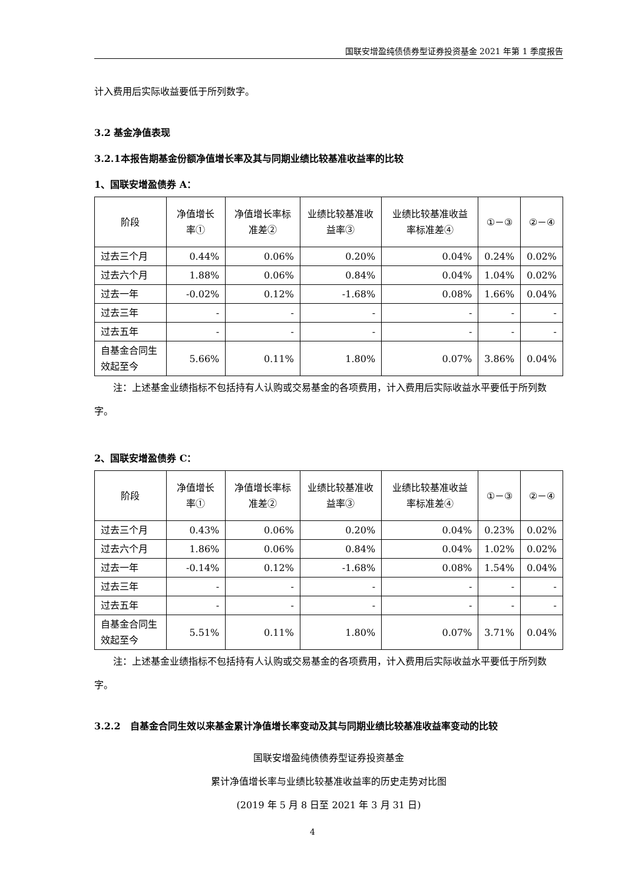国联安增盈纯债债券型证券投资基金 2021 年第 1 季度报告
计入费用后实际收益要低于所列数字。
3.2 基金净值表现
3.2.1本报告期基金份额净值增长率及其与同期业绩比较基准收益率的比较
1、国联安增盈债券 A：
| 阶段 | 净值增长率① | 净值增长率标准差② | 业绩比较基准收益率③ | 业绩比较基准收益率标准差④ | ①－③ | ②－④ |
| --- | --- | --- | --- | --- | --- | --- |
| 过去三个月 | 0.44% | 0.06% | 0.20% | 0.04% | 0.24% | 0.02% |
| 过去六个月 | 1.88% | 0.06% | 0.84% | 0.04% | 1.04% | 0.02% |
| 过去一年 | -0.02% | 0.12% | -1.68% | 0.08% | 1.66% | 0.04% |
| 过去三年 | - | - | - | - | - | - |
| 过去五年 | - | - | - | - | - | - |
| 自基金合同生效起至今 | 5.66% | 0.11% | 1.80% | 0.07% | 3.86% | 0.04% |
注：上述基金业绩指标不包括持有人认购或交易基金的各项费用，计入费用后实际收益水平要低于所列数字。
2、国联安增盈债券 C：
| 阶段 | 净值增长率① | 净值增长率标准差② | 业绩比较基准收益率③ | 业绩比较基准收益率标准差④ | ①－③ | ②－④ |
| --- | --- | --- | --- | --- | --- | --- |
| 过去三个月 | 0.43% | 0.06% | 0.20% | 0.04% | 0.23% | 0.02% |
| 过去六个月 | 1.86% | 0.06% | 0.84% | 0.04% | 1.02% | 0.02% |
| 过去一年 | -0.14% | 0.12% | -1.68% | 0.08% | 1.54% | 0.04% |
| 过去三年 | - | - | - | - | - | - |
| 过去五年 | - | - | - | - | - | - |
| 自基金合同生效起至今 | 5.51% | 0.11% | 1.80% | 0.07% | 3.71% | 0.04% |
注：上述基金业绩指标不包括持有人认购或交易基金的各项费用，计入费用后实际收益水平要低于所列数字。
3.2.2 自基金合同生效以来基金累计净值增长率变动及其与同期业绩比较基准收益率变动的比较
国联安增盈纯债债券型证券投资基金
累计净值增长率与业绩比较基准收益率的历史走势对比图
(2019 年 5 月 8 日至 2021 年 3 月 31 日)
4